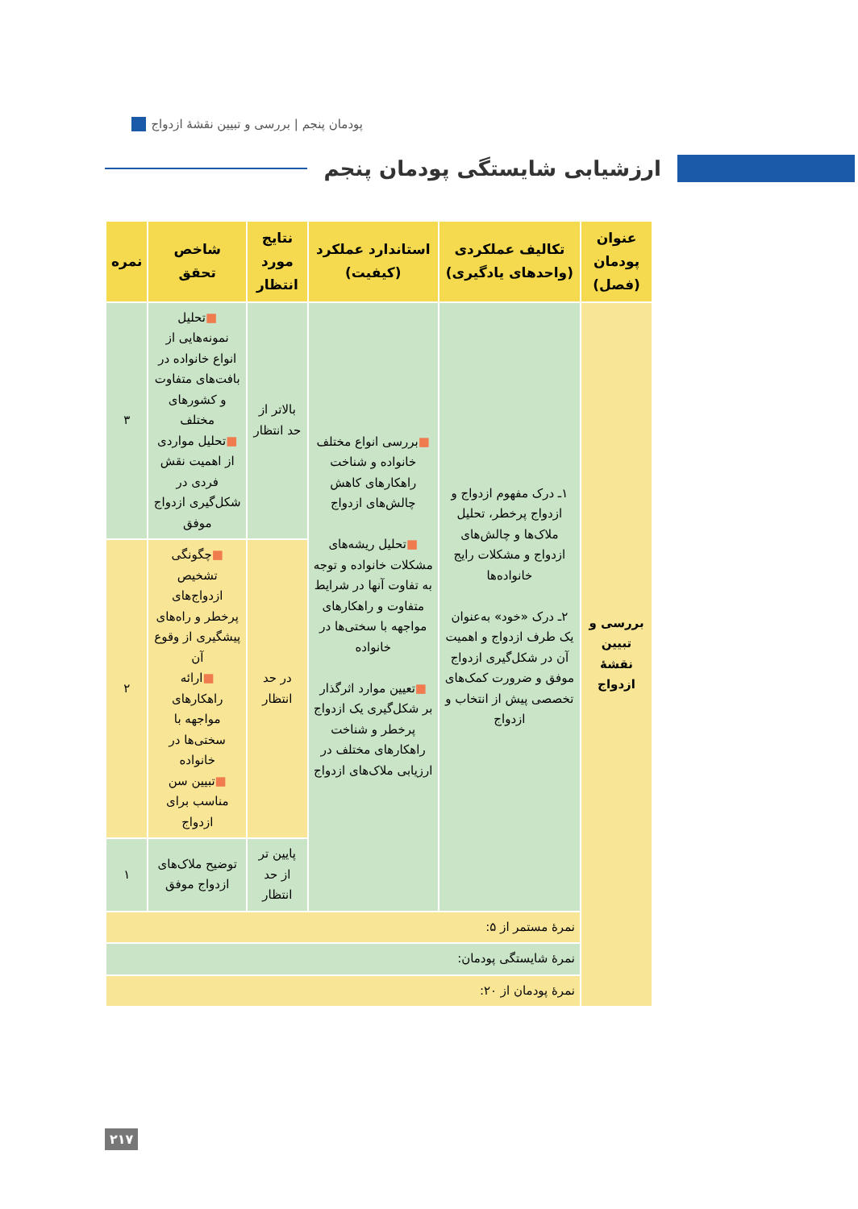پودمان پنجم | بررسی و تبیین نقشهٔ ازدواج
ارزشیابی شایستگی پودمان پنجم
| عنوان پودمان (فصل) | تکالیف عملکردی (واحدهای یادگیری) | استاندارد عملکرد (کیفیت) | نتایج مورد انتظار | شاخص تحقق | نمره |
| --- | --- | --- | --- | --- | --- |
| بررسی و تبیین نقشهٔ ازدواج | ۱ـ درک مفهوم ازدواج و ازدواج پرخطر، تحلیل ملاک‌ها و چالش‌های ازدواج و مشکلات رایج خانواده‌ها ۲ـ درک «خود» به‌عنوان یک طرف ازدواج و اهمیت آن در شکل‌گیری ازدواج موفق و ضرورت کمک‌های تخصصی پیش از انتخاب و ازدواج | ■ بررسی انواع مختلف خانواده و شناخت راهکارهای کاهش چالش‌های ازدواج ■ تحلیل ریشه‌های مشکلات خانواده و توجه به تفاوت آنها در شرایط متفاوت و راهکارهای مواجهه با سختی‌ها در خانواده ■ تعیین موارد اثرگذار بر شکل‌گیری یک ازدواج پرخطر و شناخت راهکارهای مختلف در ارزیابی ملاک‌های ازدواج | بالاتر از حد انتظار | ■ تحلیل نمونه‌هایی از انواع خانواده در بافت‌های متفاوت و کشورهای مختلف ■ تحلیل مواردی از اهمیت نقش فردی در شکل‌گیری ازدواج موفق | ۳ |
| | | | در حد انتظار | ■ چگونگی تشخیص ازدواج‌های پرخطر و راه‌های پیشگیری از وقوع آن ■ ارائه راهکارهای مواجهه با سختی‌ها در خانواده ■ تبیین سن مناسب برای ازدواج | ۲ |
| | | | پایین تر از حد انتظار | توضیح ملاک‌های ازدواج موفق | ۱ |
| | نمرهٔ مستمر از ۵: | | | | |
| | نمرهٔ شایستگی پودمان: | | | | |
| | نمرهٔ پودمان از ۲۰: | | | | |
۲۱۷